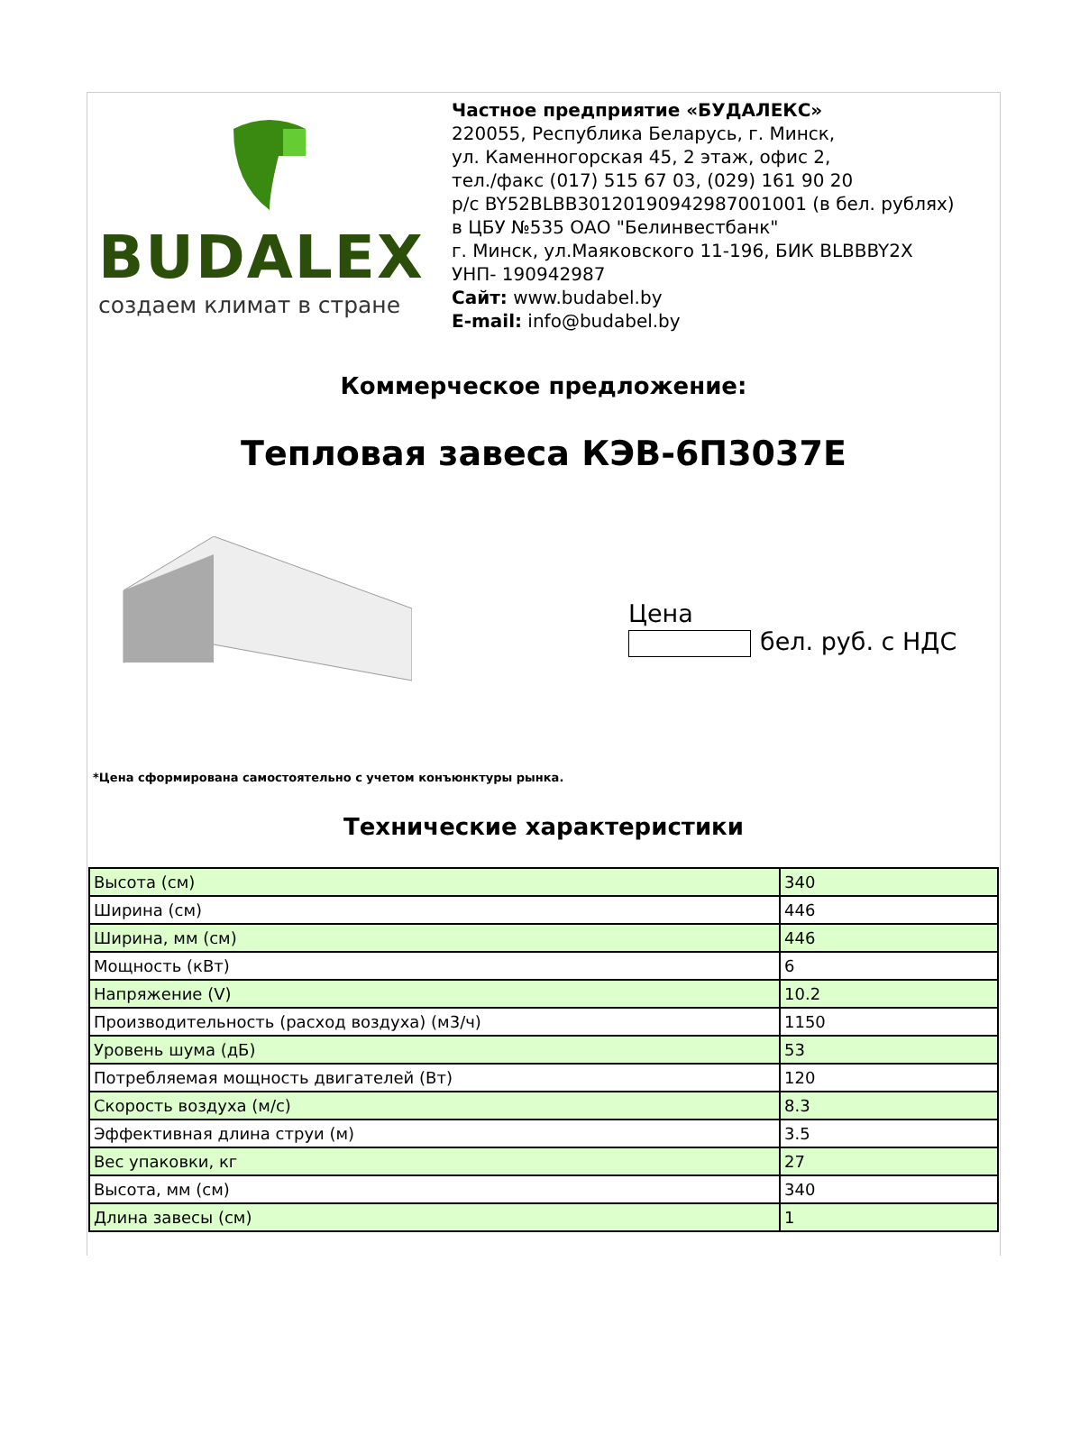BUDALEX
создаем климат в стране
Частное предприятие «БУДАЛЕКС»
220055, Республика Беларусь, г. Минск,
ул. Каменногорская 45, 2 этаж, офис 2,
тел./факс (017) 515 67 03, (029) 161 90 20
р/с BY52BLBB30120190942987001001 (в бел. рублях)
в ЦБУ №535 ОАО "Белинвестбанк"
г. Минск, ул.Маяковского 11-196, БИК BLBBBY2X
УНП- 190942987
Сайт: www.budabel.by
E-mail: info@budabel.by
Коммерческое предложение:
Тепловая завеса КЭВ-6П3037Е
Цена
бел. руб. с НДС
*Цена сформирована самостоятельно с учетом конъюнктуры рынка.
Технические характеристики
| Высота (см) | 340 |
| Ширина (см) | 446 |
| Ширина, мм (см) | 446 |
| Мощность (кВт) | 6 |
| Напряжение (V) | 10.2 |
| Производительность (расход воздуха) (м3/ч) | 1150 |
| Уровень шума (дБ) | 53 |
| Потребляемая мощность двигателей (Вт) | 120 |
| Скорость воздуха (м/с) | 8.3 |
| Эффективная длина струи (м) | 3.5 |
| Вес упаковки, кг | 27 |
| Высота, мм (см) | 340 |
| Длина завесы (см) | 1 |